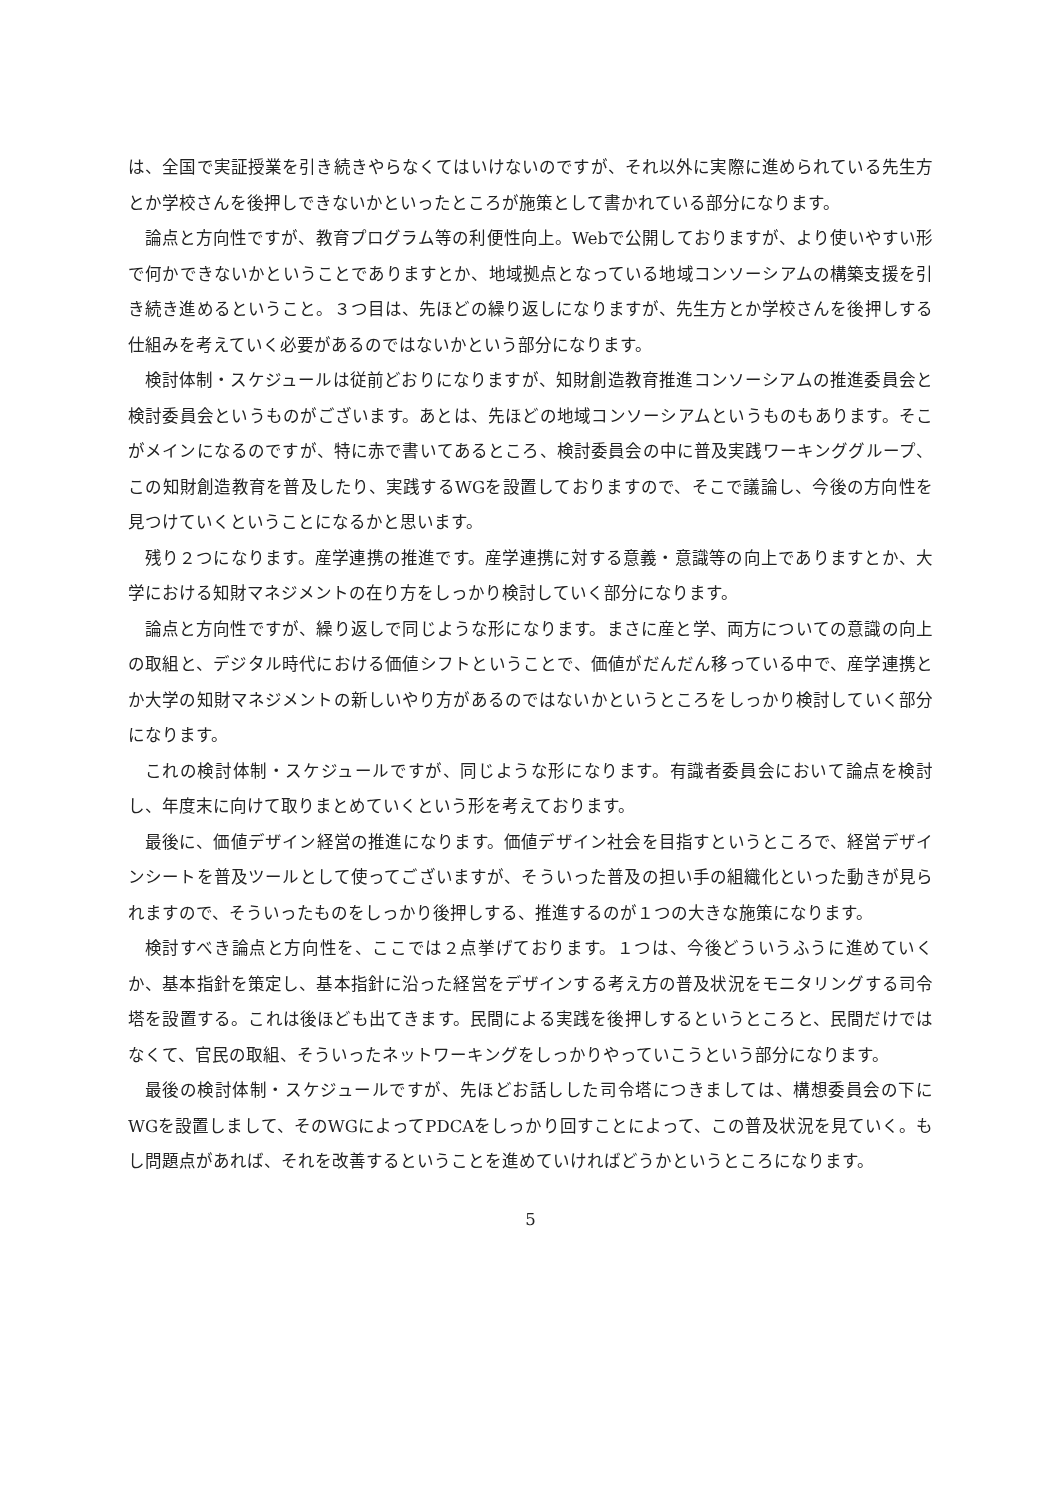は、全国で実証授業を引き続きやらなくてはいけないのですが、それ以外に実際に進められている先生方とか学校さんを後押しできないかといったところが施策として書かれている部分になります。
論点と方向性ですが、教育プログラム等の利便性向上。Webで公開しておりますが、より使いやすい形で何かできないかということでありますとか、地域拠点となっている地域コンソーシアムの構築支援を引き続き進めるということ。３つ目は、先ほどの繰り返しになりますが、先生方とか学校さんを後押しする仕組みを考えていく必要があるのではないかという部分になります。
検討体制・スケジュールは従前どおりになりますが、知財創造教育推進コンソーシアムの推進委員会と検討委員会というものがございます。あとは、先ほどの地域コンソーシアムというものもあります。そこがメインになるのですが、特に赤で書いてあるところ、検討委員会の中に普及実践ワーキンググループ、この知財創造教育を普及したり、実践するWGを設置しておりますので、そこで議論し、今後の方向性を見つけていくということになるかと思います。
残り２つになります。産学連携の推進です。産学連携に対する意義・意識等の向上でありますとか、大学における知財マネジメントの在り方をしっかり検討していく部分になります。
論点と方向性ですが、繰り返しで同じような形になります。まさに産と学、両方についての意識の向上の取組と、デジタル時代における価値シフトということで、価値がだんだん移っている中で、産学連携とか大学の知財マネジメントの新しいやり方があるのではないかというところをしっかり検討していく部分になります。
これの検討体制・スケジュールですが、同じような形になります。有識者委員会において論点を検討し、年度末に向けて取りまとめていくという形を考えております。
最後に、価値デザイン経営の推進になります。価値デザイン社会を目指すというところで、経営デザインシートを普及ツールとして使ってございますが、そういった普及の担い手の組織化といった動きが見られますので、そういったものをしっかり後押しする、推進するのが１つの大きな施策になります。
検討すべき論点と方向性を、ここでは２点挙げております。１つは、今後どういうふうに進めていくか、基本指針を策定し、基本指針に沿った経営をデザインする考え方の普及状況をモニタリングする司令塔を設置する。これは後ほども出てきます。民間による実践を後押しするというところと、民間だけではなくて、官民の取組、そういったネットワーキングをしっかりやっていこうという部分になります。
最後の検討体制・スケジュールですが、先ほどお話しした司令塔につきましては、構想委員会の下にWGを設置しまして、そのWGによってPDCAをしっかり回すことによって、この普及状況を見ていく。もし問題点があれば、それを改善するということを進めていければどうかというところになります。
5